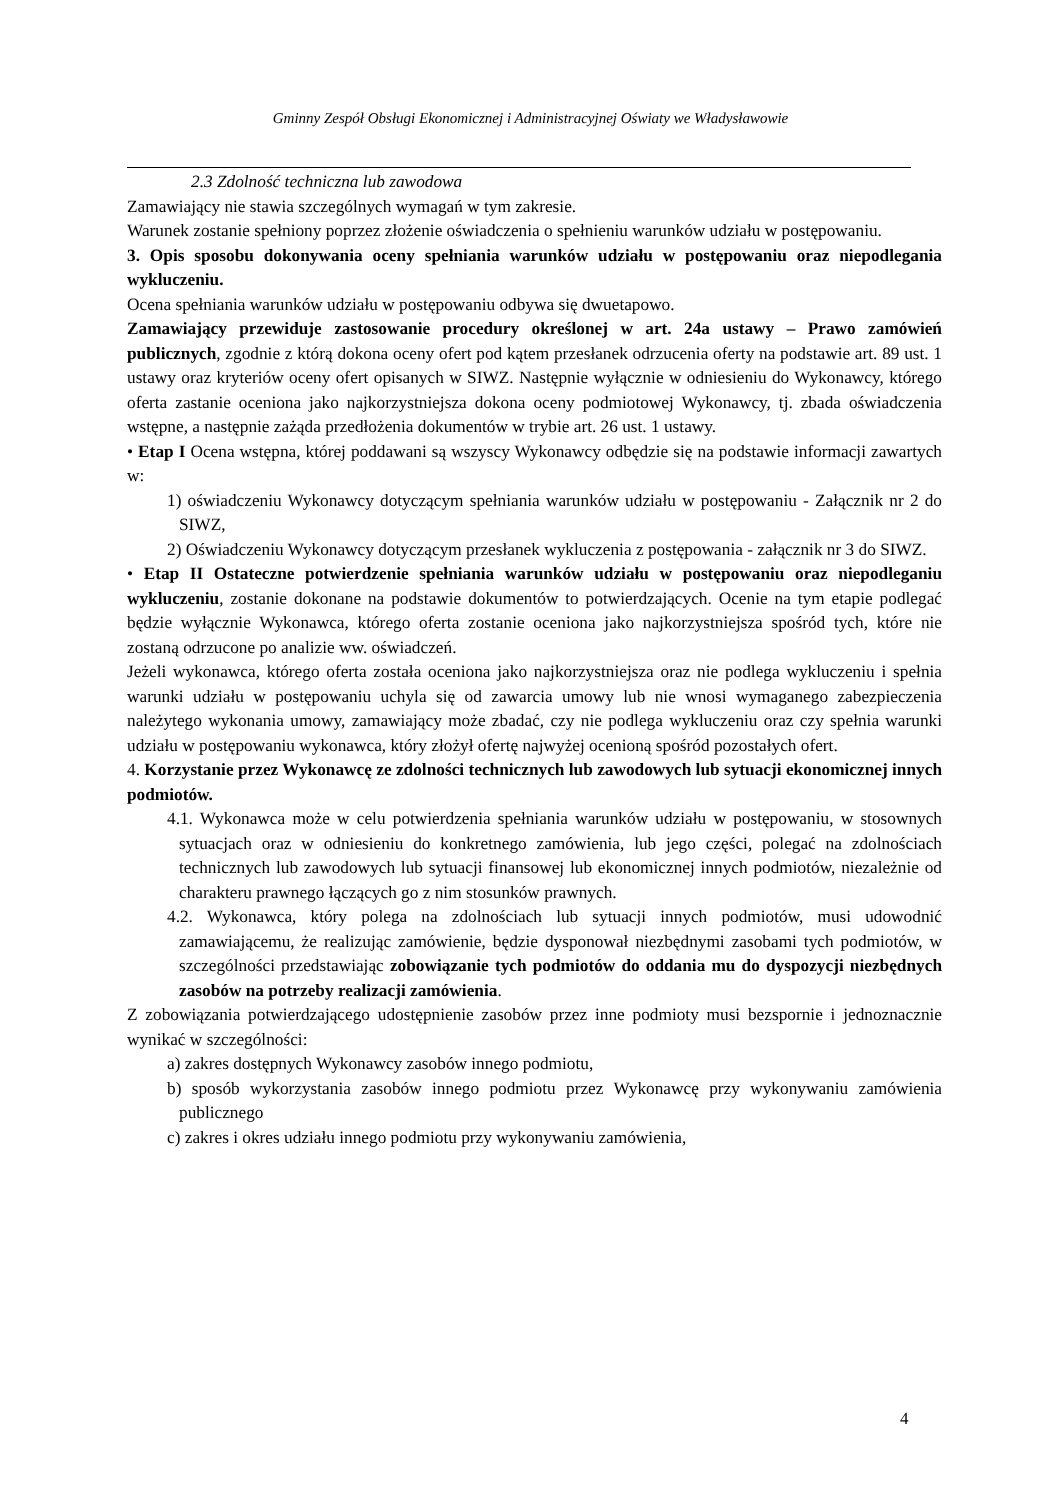Gminny Zespół Obsługi Ekonomicznej i Administracyjnej Oświaty we Władysławowie
2.3 Zdolność techniczna lub zawodowa
Zamawiający nie stawia szczególnych wymagań w tym zakresie.
Warunek zostanie spełniony poprzez złożenie oświadczenia o spełnieniu warunków udziału w postępowaniu.
3. Opis sposobu dokonywania oceny spełniania warunków udziału w postępowaniu oraz niepodlegania wykluczeniu.
Ocena spełniania warunków udziału w postępowaniu odbywa się dwuetapowo.
Zamawiający przewiduje zastosowanie procedury określonej w art. 24a ustawy – Prawo zamówień publicznych, zgodnie z którą dokona oceny ofert pod kątem przesłanek odrzucenia oferty na podstawie art. 89 ust. 1 ustawy oraz kryteriów oceny ofert opisanych w SIWZ. Następnie wyłącznie w odniesieniu do Wykonawcy, którego oferta zastanie oceniona jako najkorzystniejsza dokona oceny podmiotowej Wykonawcy, tj. zbada oświadczenia wstępne, a następnie zażąda przedłożenia dokumentów w trybie art. 26 ust. 1 ustawy.
• Etap I Ocena wstępna, której poddawani są wszyscy Wykonawcy odbędzie się na podstawie informacji zawartych w:
1) oświadczeniu Wykonawcy dotyczącym spełniania warunków udziału w postępowaniu - Załącznik nr 2 do SIWZ,
2) Oświadczeniu Wykonawcy dotyczącym przesłanek wykluczenia z postępowania - załącznik nr 3 do SIWZ.
• Etap II Ostateczne potwierdzenie spełniania warunków udziału w postępowaniu oraz niepodleganiu wykluczeniu, zostanie dokonane na podstawie dokumentów to potwierdzających. Ocenie na tym etapie podlegać będzie wyłącznie Wykonawca, którego oferta zostanie oceniona jako najkorzystniejsza spośród tych, które nie zostaną odrzucone po analizie ww. oświadczeń.
Jeżeli wykonawca, którego oferta została oceniona jako najkorzystniejsza oraz nie podlega wykluczeniu i spełnia warunki udziału w postępowaniu uchyla się od zawarcia umowy lub nie wnosi wymaganego zabezpieczenia należytego wykonania umowy, zamawiający może zbadać, czy nie podlega wykluczeniu oraz czy spełnia warunki udziału w postępowaniu wykonawca, który złożył ofertę najwyżej ocenioną spośród pozostałych ofert.
4. Korzystanie przez Wykonawcę ze zdolności technicznych lub zawodowych lub sytuacji ekonomicznej innych podmiotów.
4.1. Wykonawca może w celu potwierdzenia spełniania warunków udziału w postępowaniu, w stosownych sytuacjach oraz w odniesieniu do konkretnego zamówienia, lub jego części, polegać na zdolnościach technicznych lub zawodowych lub sytuacji finansowej lub ekonomicznej innych podmiotów, niezależnie od charakteru prawnego łączących go z nim stosunków prawnych.
4.2. Wykonawca, który polega na zdolnościach lub sytuacji innych podmiotów, musi udowodnić zamawiającemu, że realizując zamówienie, będzie dysponował niezbędnymi zasobami tych podmiotów, w szczególności przedstawiając zobowiązanie tych podmiotów do oddania mu do dyspozycji niezbędnych zasobów na potrzeby realizacji zamówienia.
Z zobowiązania potwierdzającego udostępnienie zasobów przez inne podmioty musi bezspornie i jednoznacznie wynikać w szczególności:
a) zakres dostępnych Wykonawcy zasobów innego podmiotu,
b) sposób wykorzystania zasobów innego podmiotu przez Wykonawcę przy wykonywaniu zamówienia publicznego
c) zakres i okres udziału innego podmiotu przy wykonywaniu zamówienia,
4